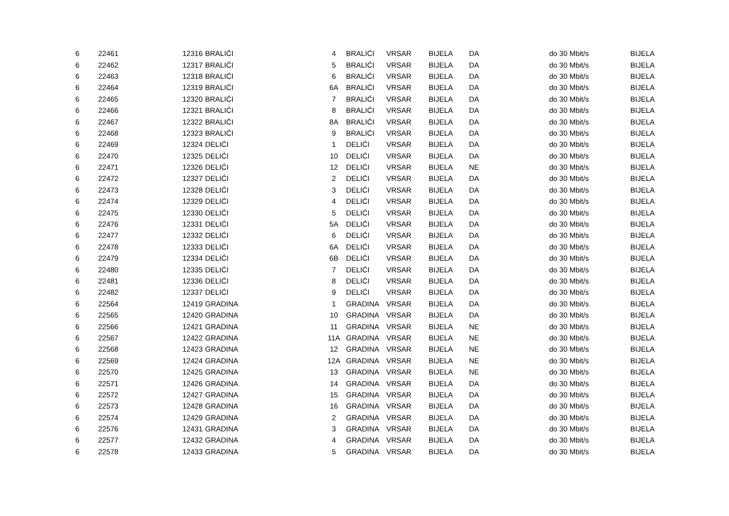| 6 | 22461 | 12316 | BRALIĆI | 4 | BRALIĆI | VRSAR | BIJELA | DA | do 30 Mbit/s | BIJELA |
| 6 | 22462 | 12317 | BRALIĆI | 5 | BRALIĆI | VRSAR | BIJELA | DA | do 30 Mbit/s | BIJELA |
| 6 | 22463 | 12318 | BRALIĆI | 6 | BRALIĆI | VRSAR | BIJELA | DA | do 30 Mbit/s | BIJELA |
| 6 | 22464 | 12319 | BRALIĆI | 6A | BRALIĆI | VRSAR | BIJELA | DA | do 30 Mbit/s | BIJELA |
| 6 | 22465 | 12320 | BRALIĆI | 7 | BRALIĆI | VRSAR | BIJELA | DA | do 30 Mbit/s | BIJELA |
| 6 | 22466 | 12321 | BRALIĆI | 8 | BRALIĆI | VRSAR | BIJELA | DA | do 30 Mbit/s | BIJELA |
| 6 | 22467 | 12322 | BRALIĆI | 8A | BRALIĆI | VRSAR | BIJELA | DA | do 30 Mbit/s | BIJELA |
| 6 | 22468 | 12323 | BRALIĆI | 9 | BRALIĆI | VRSAR | BIJELA | DA | do 30 Mbit/s | BIJELA |
| 6 | 22469 | 12324 | DELIĆI | 1 | DELIĆI | VRSAR | BIJELA | DA | do 30 Mbit/s | BIJELA |
| 6 | 22470 | 12325 | DELIĆI | 10 | DELIĆI | VRSAR | BIJELA | DA | do 30 Mbit/s | BIJELA |
| 6 | 22471 | 12326 | DELIĆI | 12 | DELIĆI | VRSAR | BIJELA | NE | do 30 Mbit/s | BIJELA |
| 6 | 22472 | 12327 | DELIĆI | 2 | DELIĆI | VRSAR | BIJELA | DA | do 30 Mbit/s | BIJELA |
| 6 | 22473 | 12328 | DELIĆI | 3 | DELIĆI | VRSAR | BIJELA | DA | do 30 Mbit/s | BIJELA |
| 6 | 22474 | 12329 | DELIĆI | 4 | DELIĆI | VRSAR | BIJELA | DA | do 30 Mbit/s | BIJELA |
| 6 | 22475 | 12330 | DELIĆI | 5 | DELIĆI | VRSAR | BIJELA | DA | do 30 Mbit/s | BIJELA |
| 6 | 22476 | 12331 | DELIĆI | 5A | DELIĆI | VRSAR | BIJELA | DA | do 30 Mbit/s | BIJELA |
| 6 | 22477 | 12332 | DELIĆI | 6 | DELIĆI | VRSAR | BIJELA | DA | do 30 Mbit/s | BIJELA |
| 6 | 22478 | 12333 | DELIĆI | 6A | DELIĆI | VRSAR | BIJELA | DA | do 30 Mbit/s | BIJELA |
| 6 | 22479 | 12334 | DELIĆI | 6B | DELIĆI | VRSAR | BIJELA | DA | do 30 Mbit/s | BIJELA |
| 6 | 22480 | 12335 | DELIĆI | 7 | DELIĆI | VRSAR | BIJELA | DA | do 30 Mbit/s | BIJELA |
| 6 | 22481 | 12336 | DELIĆI | 8 | DELIĆI | VRSAR | BIJELA | DA | do 30 Mbit/s | BIJELA |
| 6 | 22482 | 12337 | DELIĆI | 9 | DELIĆI | VRSAR | BIJELA | DA | do 30 Mbit/s | BIJELA |
| 6 | 22564 | 12419 | GRADINA | 1 | GRADINA | VRSAR | BIJELA | DA | do 30 Mbit/s | BIJELA |
| 6 | 22565 | 12420 | GRADINA | 10 | GRADINA | VRSAR | BIJELA | DA | do 30 Mbit/s | BIJELA |
| 6 | 22566 | 12421 | GRADINA | 11 | GRADINA | VRSAR | BIJELA | NE | do 30 Mbit/s | BIJELA |
| 6 | 22567 | 12422 | GRADINA | 11A | GRADINA | VRSAR | BIJELA | NE | do 30 Mbit/s | BIJELA |
| 6 | 22568 | 12423 | GRADINA | 12 | GRADINA | VRSAR | BIJELA | NE | do 30 Mbit/s | BIJELA |
| 6 | 22569 | 12424 | GRADINA | 12A | GRADINA | VRSAR | BIJELA | NE | do 30 Mbit/s | BIJELA |
| 6 | 22570 | 12425 | GRADINA | 13 | GRADINA | VRSAR | BIJELA | NE | do 30 Mbit/s | BIJELA |
| 6 | 22571 | 12426 | GRADINA | 14 | GRADINA | VRSAR | BIJELA | DA | do 30 Mbit/s | BIJELA |
| 6 | 22572 | 12427 | GRADINA | 15 | GRADINA | VRSAR | BIJELA | DA | do 30 Mbit/s | BIJELA |
| 6 | 22573 | 12428 | GRADINA | 16 | GRADINA | VRSAR | BIJELA | DA | do 30 Mbit/s | BIJELA |
| 6 | 22574 | 12429 | GRADINA | 2 | GRADINA | VRSAR | BIJELA | DA | do 30 Mbit/s | BIJELA |
| 6 | 22576 | 12431 | GRADINA | 3 | GRADINA | VRSAR | BIJELA | DA | do 30 Mbit/s | BIJELA |
| 6 | 22577 | 12432 | GRADINA | 4 | GRADINA | VRSAR | BIJELA | DA | do 30 Mbit/s | BIJELA |
| 6 | 22578 | 12433 | GRADINA | 5 | GRADINA | VRSAR | BIJELA | DA | do 30 Mbit/s | BIJELA |